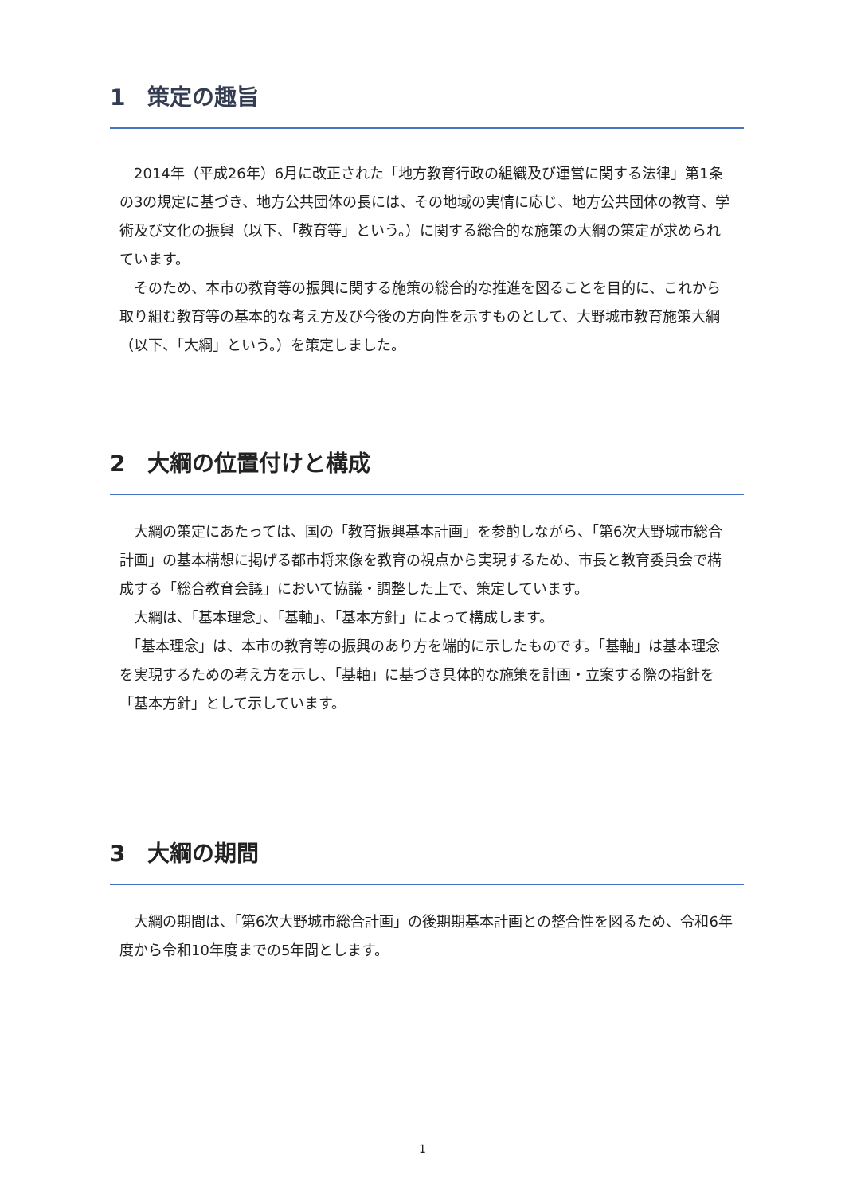1　策定の趣旨
　2014年（平成26年）6月に改正された「地方教育行政の組織及び運営に関する法律」第1条の3の規定に基づき、地方公共団体の長には、その地域の実情に応じ、地方公共団体の教育、学術及び文化の振興（以下、「教育等」という。）に関する総合的な施策の大綱の策定が求められています。
　そのため、本市の教育等の振興に関する施策の総合的な推進を図ることを目的に、これから取り組む教育等の基本的な考え方及び今後の方向性を示すものとして、大野城市教育施策大綱（以下、「大綱」という。）を策定しました。
2　大綱の位置付けと構成
　大綱の策定にあたっては、国の「教育振興基本計画」を参酌しながら、「第6次大野城市総合計画」の基本構想に掲げる都市将来像を教育の視点から実現するため、市長と教育委員会で構成する「総合教育会議」において協議・調整した上で、策定しています。
　大綱は、「基本理念」、「基軸」、「基本方針」によって構成します。
　「基本理念」は、本市の教育等の振興のあり方を端的に示したものです。「基軸」は基本理念を実現するための考え方を示し、「基軸」に基づき具体的な施策を計画・立案する際の指針を「基本方針」として示しています。
3　大綱の期間
　大綱の期間は、「第6次大野城市総合計画」の後期期基本計画との整合性を図るため、令和6年度から令和10年度までの5年間とします。
1